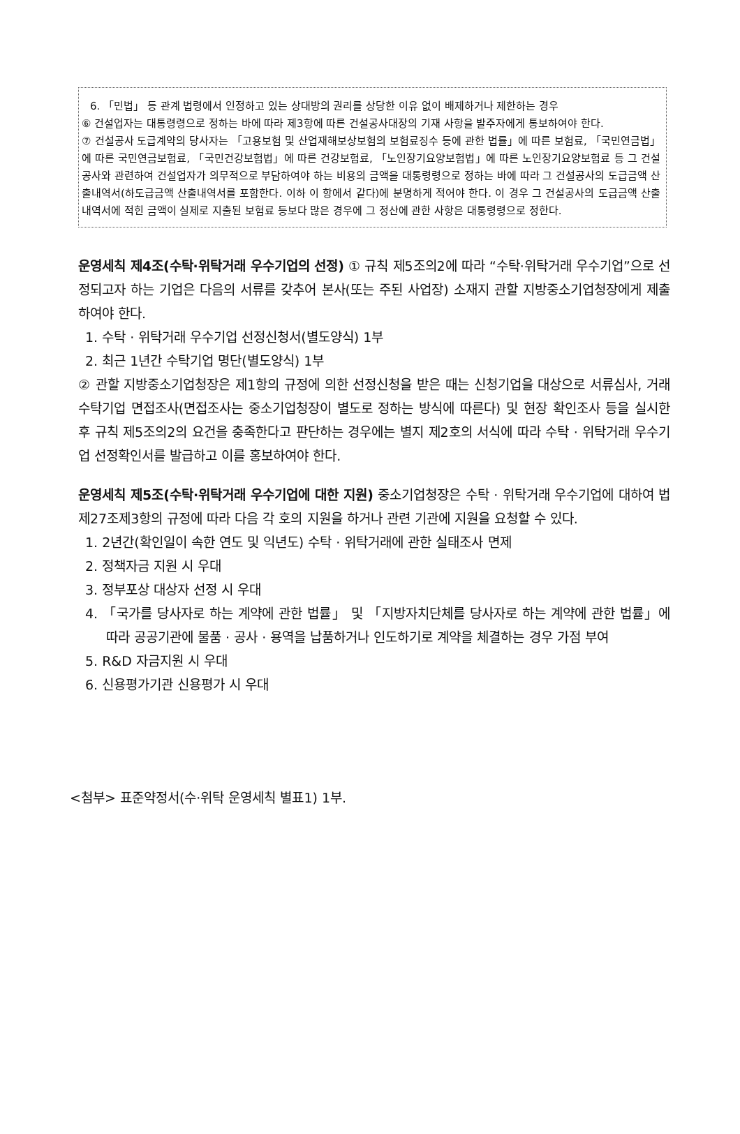6. 「민법」 등 관계 법령에서 인정하고 있는 상대방의 권리를 상당한 이유 없이 배제하거나 제한하는 경우
⑥ 건설업자는 대통령령으로 정하는 바에 따라 제3항에 따른 건설공사대장의 기재 사항을 발주자에게 통보하여야 한다.
⑦ 건설공사 도급계약의 당사자는 「고용보험 및 산업재해보상보험의 보험료징수 등에 관한 법률」에 따른 보험료, 「국민연금법」에 따른 국민연금보험료, 「국민건강보험법」에 따른 건강보험료, 「노인장기요양보험법」에 따른 노인장기요양보험료 등 그 건설공사와 관련하여 건설업자가 의무적으로 부담하여야 하는 비용의 금액을 대통령령으로 정하는 바에 따라 그 건설공사의 도급금액 산출내역서(하도급금액 산출내역서를 포함한다. 이하 이 항에서 같다)에 분명하게 적어야 한다. 이 경우 그 건설공사의 도급금액 산출내역서에 적힌 금액이 실제로 지출된 보험료 등보다 많은 경우에 그 정산에 관한 사항은 대통령령으로 정한다.
운영세칙 제4조(수탁·위탁거래 우수기업의 선정) ① 규칙 제5조의2에 따라 “수탁·위탁거래 우수기업”으로 선정되고자 하는 기업은 다음의 서류를 갖추어 본사(또는 주된 사업장) 소재지 관할 지방중소기업청장에게 제출하여야 한다.
1. 수탁 · 위탁거래 우수기업 선정신청서(별도양식) 1부
2. 최근 1년간 수탁기업 명단(별도양식) 1부
② 관할 지방중소기업청장은 제1항의 규정에 의한 선정신청을 받은 때는 신청기업을 대상으로 서류심사, 거래 수탁기업 면접조사(면접조사는 중소기업청장이 별도로 정하는 방식에 따른다) 및 현장 확인조사 등을 실시한 후 규칙 제5조의2의 요건을 충족한다고 판단하는 경우에는 별지 제2호의 서식에 따라 수탁 · 위탁거래 우수기업 선정확인서를 발급하고 이를 홍보하여야 한다.
운영세칙 제5조(수탁·위탁거래 우수기업에 대한 지원) 중소기업청장은 수탁 · 위탁거래 우수기업에 대하여 법 제27조제3항의 규정에 따라 다음 각 호의 지원을 하거나 관련 기관에 지원을 요청할 수 있다.
1. 2년간(확인일이 속한 연도 및 익년도) 수탁 · 위탁거래에 관한 실태조사 면제
2. 정책자금 지원 시 우대
3. 정부포상 대상자 선정 시 우대
4. 「국가를 당사자로 하는 계약에 관한 법률」 및 「지방자치단체를 당사자로 하는 계약에 관한 법률」에 따라 공공기관에 물품 · 공사 · 용역을 납품하거나 인도하기로 계약을 체결하는 경우 가점 부여
5. R&D 자금지원 시 우대
6. 신용평가기관 신용평가 시 우대
<첨부> 표준약정서(수·위탁 운영세칙 별표1) 1부.